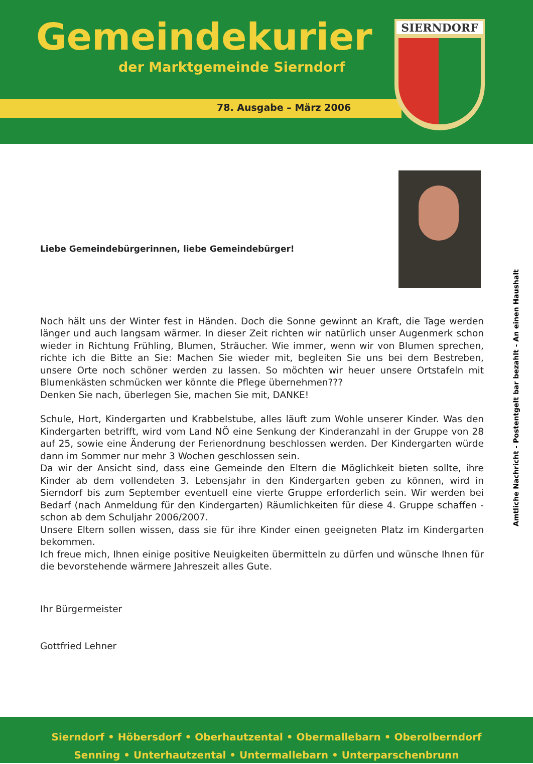Gemeindekurier
der Marktgemeinde Sierndorf
78. Ausgabe – März 2006
SIERNDORF
Amtliche Nachricht - Postentgelt bar bezahlt - An einen Haushalt
Liebe Gemeindebürgerinnen, liebe Gemeindebürger!
Noch hält uns der Winter fest in Händen. Doch die Sonne gewinnt an Kraft, die Tage werden länger und auch langsam wärmer. In dieser Zeit richten wir natürlich unser Augenmerk schon wieder in Richtung Frühling, Blumen, Sträucher. Wie immer, wenn wir von Blumen sprechen, richte ich die Bitte an Sie: Machen Sie wieder mit, begleiten Sie uns bei dem Bestreben, unsere Orte noch schöner werden zu lassen. So möchten wir heuer unsere Ortstafeln mit Blumenkästen schmücken wer könnte die Pflege übernehmen???
Denken Sie nach, überlegen Sie, machen Sie mit, DANKE!
Schule, Hort, Kindergarten und Krabbelstube, alles läuft zum Wohle unserer Kinder. Was den Kindergarten betrifft, wird vom Land NÖ eine Senkung der Kinderanzahl in der Gruppe von 28 auf 25, sowie eine Änderung der Ferienordnung beschlossen werden. Der Kindergarten würde dann im Sommer nur mehr 3 Wochen geschlossen sein.
Da wir der Ansicht sind, dass eine Gemeinde den Eltern die Möglichkeit bieten sollte, ihre Kinder ab dem vollendeten 3. Lebensjahr in den Kindergarten geben zu können, wird in Sierndorf bis zum September eventuell eine vierte Gruppe erforderlich sein. Wir werden bei Bedarf (nach Anmeldung für den Kindergarten) Räumlichkeiten für diese 4. Gruppe schaffen - schon ab dem Schuljahr 2006/2007.
Unsere Eltern sollen wissen, dass sie für ihre Kinder einen geeigneten Platz im Kindergarten bekommen.
Ich freue mich, Ihnen einige positive Neuigkeiten übermitteln zu dürfen und wünsche Ihnen für die bevorstehende wärmere Jahreszeit alles Gute.
Ihr Bürgermeister
Gottfried Lehner
Sierndorf • Höbersdorf • Oberhautzental • Obermallebarn • Oberolberndorf
Senning • Unterhautzental • Untermallebarn • Unterparschenbrunn